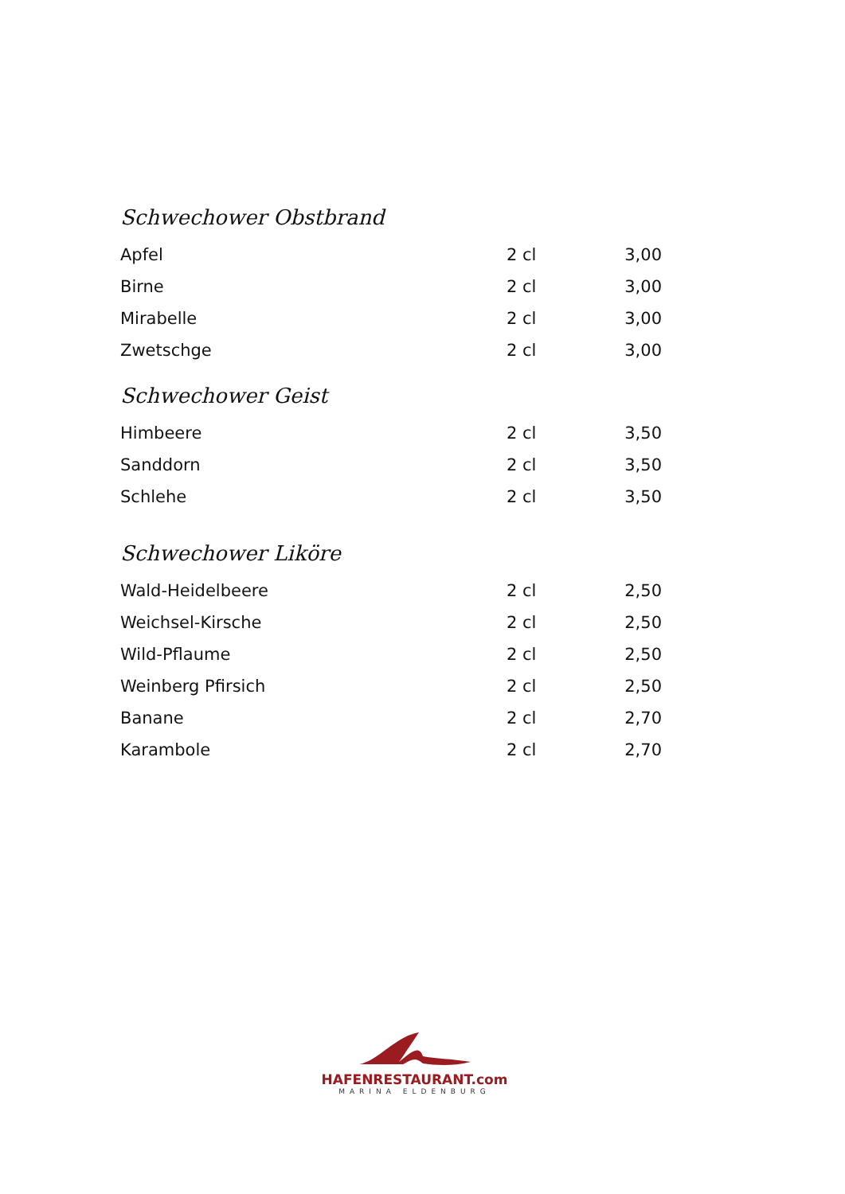Schwechower Obstbrand
| Apfel | 2 cl | 3,00 |
| Birne | 2 cl | 3,00 |
| Mirabelle | 2 cl | 3,00 |
| Zwetschge | 2 cl | 3,00 |
Schwechower Geist
| Himbeere | 2 cl | 3,50 |
| Sanddorn | 2 cl | 3,50 |
| Schlehe | 2 cl | 3,50 |
Schwechower Liköre
| Wald-Heidelbeere | 2 cl | 2,50 |
| Weichsel-Kirsche | 2 cl | 2,50 |
| Wild-Pflaume | 2 cl | 2,50 |
| Weinberg Pfirsich | 2 cl | 2,50 |
| Banane | 2 cl | 2,70 |
| Karambole | 2 cl | 2,70 |
HAFENRESTAURANT.com
MARINA ELDENBURG